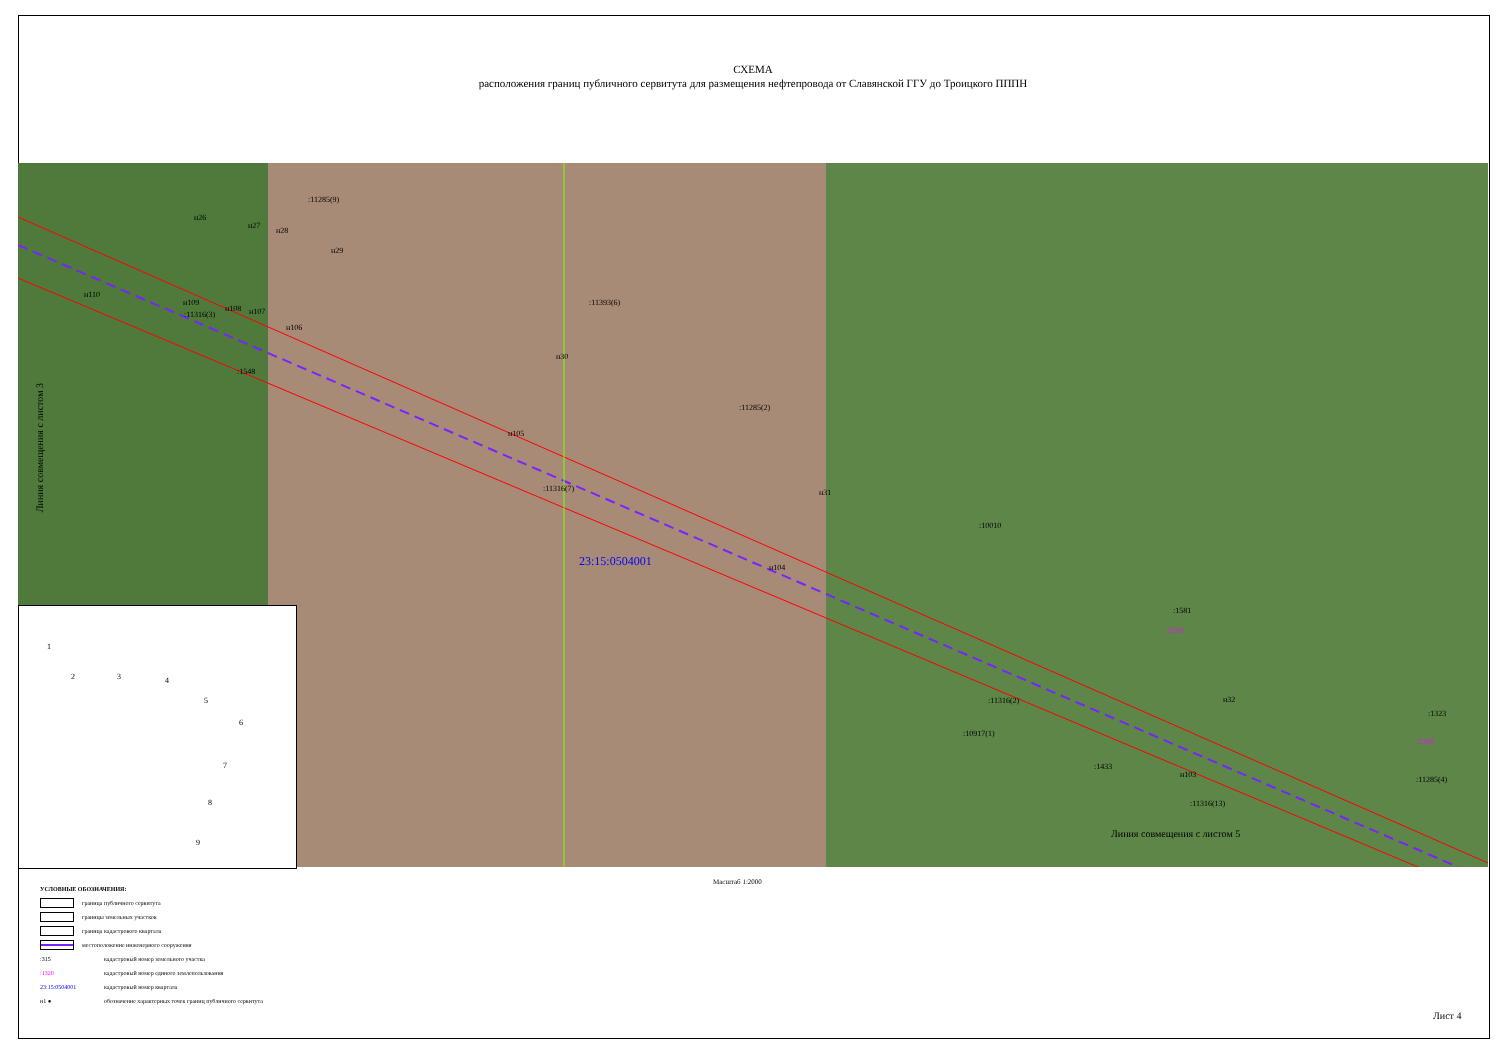СХЕМА
расположения границ публичного сервитута для размещения нефтепровода от Славянской ГГУ до Троицкого ППП­Н
:11285(9)
н26
н27
н28
н29
н110
н109
н108 н107
н106
:11316(3)
:11393(6)
:1548
н30
:11285(2)
н105
:11316(7) н31
:10010
23:15:0504001 н104
:1581
:1320
:11316(2) н32
:1323
:1320
:10917(1)
:1433
н103
:11285(4)
:11316(13)
Линия совмещения с листом 5
Линия совмещения с листом 3
1
2 3 4
5
6
7
8
9
Масштаб 1:2000
УСЛОВНЫЕ ОБОЗНАЧЕНИЯ:
граница публичного сервитута
границы земельных участков
граница кадастрового квартала
местоположение инженерного сооружения
:315 кадастровый номер земельного участка
:1320 кадастровый номер единого землепользования
23:15:0504001 кадастровый номер квартала
н1 ● обозначение характерных точек границ публичного сервитута
Лист 4